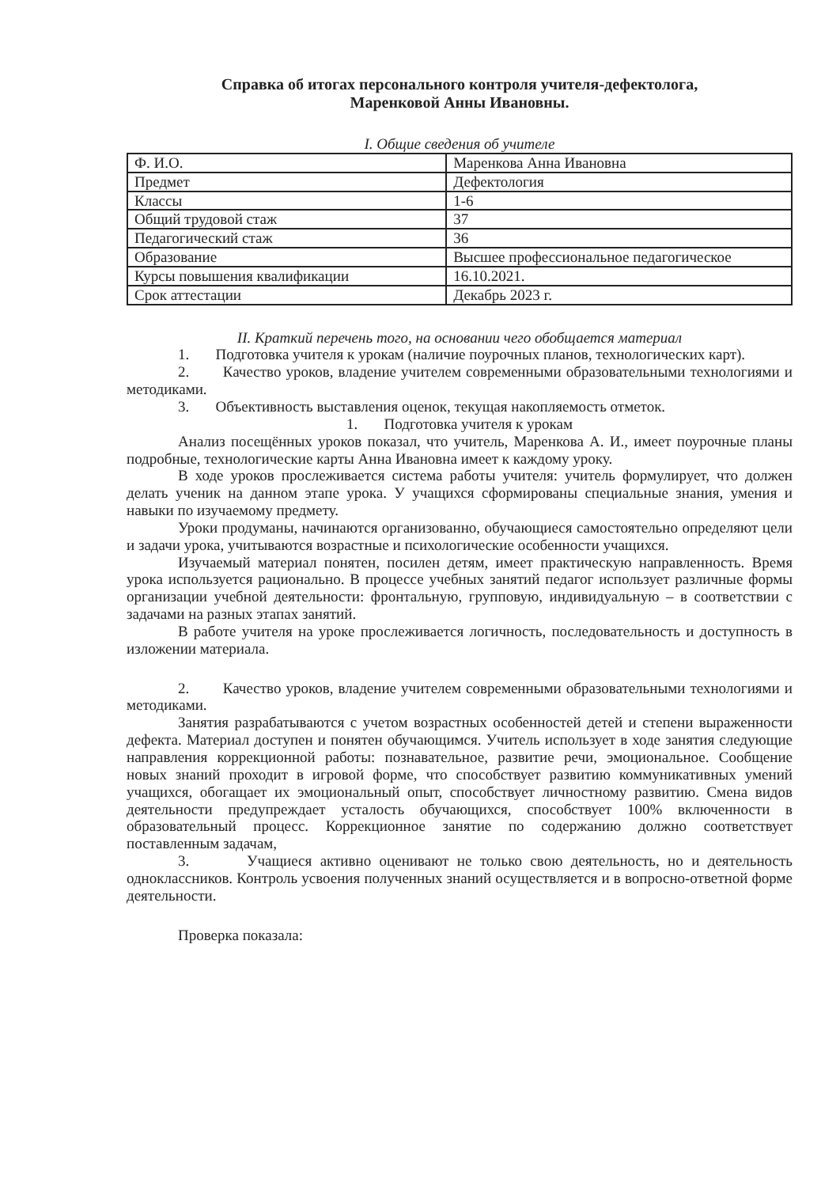Справка об итогах персонального контроля учителя-дефектолога,
Маренковой Анны Ивановны.
I. Общие сведения об учителе
| Ф. И.О. | Маренкова Анна Ивановна |
| Предмет | Дефектология |
| Классы | 1-6 |
| Общий трудовой стаж | 37 |
| Педагогический стаж | 36 |
| Образование | Высшее профессиональное педагогическое |
| Курсы повышения квалификации | 16.10.2021. |
| Срок аттестации | Декабрь 2023 г. |
II. Краткий перечень того, на основании чего обобщается материал
1. Подготовка учителя к урокам (наличие поурочных планов, технологических карт).
2. Качество уроков, владение учителем современными образовательными технологиями и методиками.
3. Объективность выставления оценок, текущая накопляемость отметок.
1. Подготовка учителя к урокам
Анализ посещённых уроков показал, что учитель, Маренкова А. И., имеет поурочные планы подробные, технологические карты Анна Ивановна имеет к каждому уроку.
В ходе уроков прослеживается система работы учителя: учитель формулирует, что должен делать ученик на данном этапе урока. У учащихся сформированы специальные знания, умения и навыки по изучаемому предмету.
Уроки продуманы, начинаются организованно, обучающиеся самостоятельно определяют цели и задачи урока, учитываются возрастные и психологические особенности учащихся.
Изучаемый материал понятен, посилен детям, имеет практическую направленность. Время урока используется рационально. В процессе учебных занятий педагог использует различные формы организации учебной деятельности: фронтальную, групповую, индивидуальную – в соответствии с задачами на разных этапах занятий.
В работе учителя на уроке прослеживается логичность, последовательность и доступность в изложении материала.
2. Качество уроков, владение учителем современными образовательными технологиями и методиками.
Занятия разрабатываются с учетом возрастных особенностей детей и степени выраженности дефекта. Материал доступен и понятен обучающимся. Учитель использует в ходе занятия следующие направления коррекционной работы: познавательное, развитие речи, эмоциональное. Сообщение новых знаний проходит в игровой форме, что способствует развитию коммуникативных умений учащихся, обогащает их эмоциональный опыт, способствует личностному развитию. Смена видов деятельности предупреждает усталость обучающихся, способствует 100% включенности в образовательный процесс. Коррекционное занятие по содержанию должно соответствует поставленным задачам,
3. Учащиеся активно оценивают не только свою деятельность, но и деятельность одноклассников. Контроль усвоения полученных знаний осуществляется и в вопросно-ответной форме деятельности.
Проверка показала: